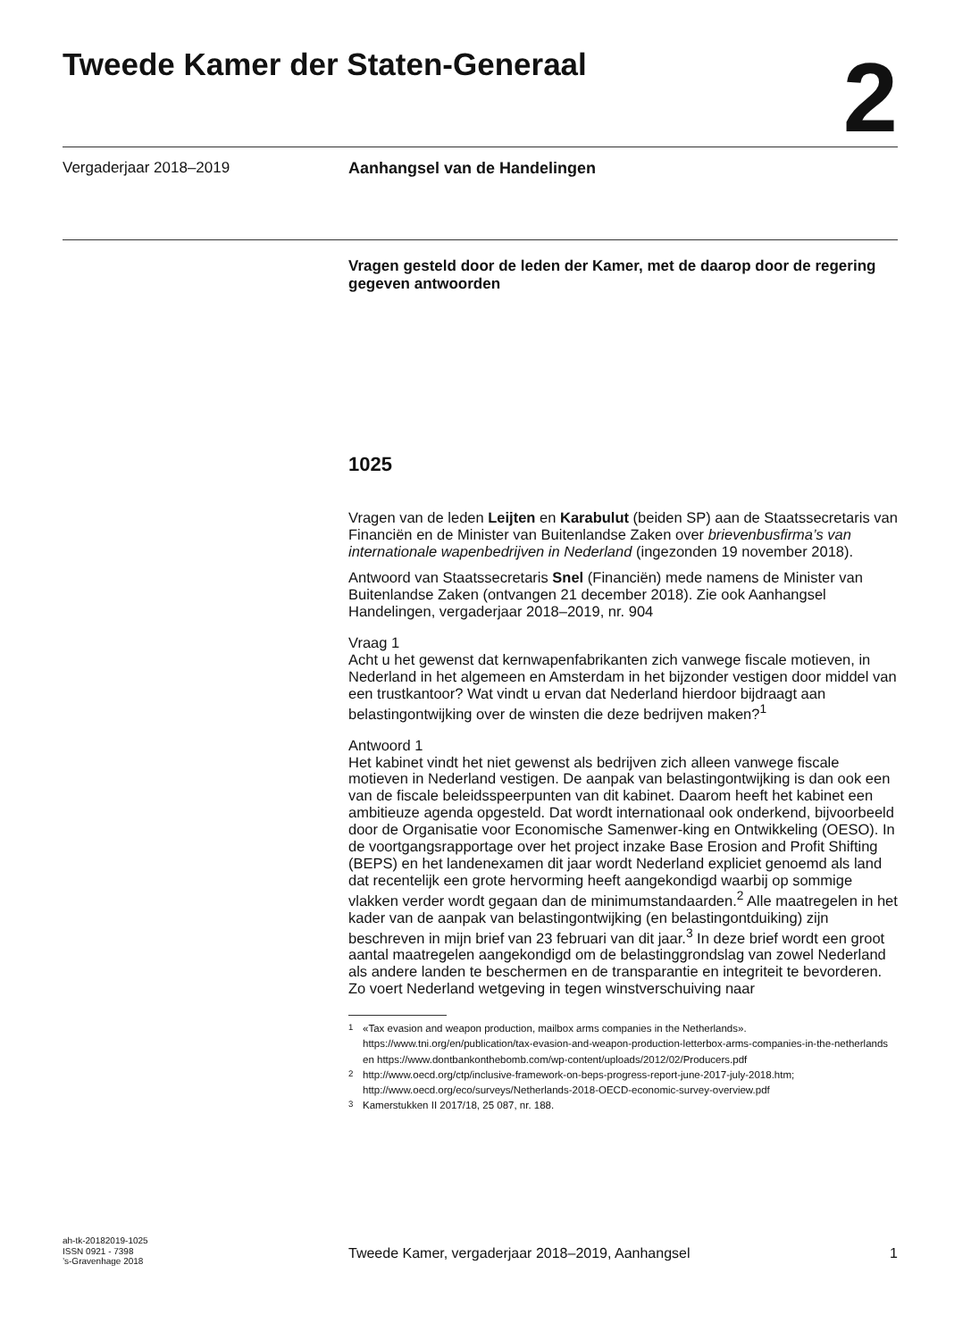Tweede Kamer der Staten-Generaal
2
Vergaderjaar 2018–2019 Aanhangsel van de Handelingen
Vragen gesteld door de leden der Kamer, met de daarop door de regering gegeven antwoorden
1025
Vragen van de leden Leijten en Karabulut (beiden SP) aan de Staatssecretaris van Financiën en de Minister van Buitenlandse Zaken over brievenbusfirma’s van internationale wapenbedrijven in Nederland (ingezonden 19 november 2018).
Antwoord van Staatssecretaris Snel (Financiën) mede namens de Minister van Buitenlandse Zaken (ontvangen 21 december 2018). Zie ook Aanhangsel Handelingen, vergaderjaar 2018–2019, nr. 904
Vraag 1
Acht u het gewenst dat kernwapenfabrikanten zich vanwege fiscale motieven, in Nederland in het algemeen en Amsterdam in het bijzonder vestigen door middel van een trustkantoor? Wat vindt u ervan dat Nederland hierdoor bijdraagt aan belastingontwijking over de winsten die deze bedrijven maken?<sup>1</sup>
Antwoord 1
Het kabinet vindt het niet gewenst als bedrijven zich alleen vanwege fiscale motieven in Nederland vestigen. De aanpak van belastingontwijking is dan ook een van de fiscale beleidsspeerpunten van dit kabinet. Daarom heeft het kabinet een ambitieuze agenda opgesteld. Dat wordt internationaal ook onderkend, bijvoorbeeld door de Organisatie voor Economische Samenwer-king en Ontwikkeling (OESO). In de voortgangsrapportage over het project inzake Base Erosion and Profit Shifting (BEPS) en het landenexamen dit jaar wordt Nederland expliciet genoemd als land dat recentelijk een grote hervorming heeft aangekondigd waarbij op sommige vlakken verder wordt gegaan dan de minimumstandaarden.<sup>2</sup> Alle maatregelen in het kader van de aanpak van belastingontwijking (en belastingontduiking) zijn beschreven in mijn brief van 23 februari van dit jaar.<sup>3</sup> In deze brief wordt een groot aantal maatregelen aangekondigd om de belastinggrondslag van zowel Nederland als andere landen te beschermen en de transparantie en integriteit te bevorderen. Zo voert Nederland wetgeving in tegen winstverschuiving naar
<sup>1</sup> «Tax evasion and weapon production, mailbox arms companies in the Netherlands». https://www.tni.org/en/publication/tax-evasion-and-weapon-production-letterbox-arms-companies-in-the-netherlands en https://www.dontbankonthebomb.com/wp-content/uploads/2012/02/Producers.pdf
<sup>2</sup> http://www.oecd.org/ctp/inclusive-framework-on-beps-progress-report-june-2017-july-2018.htm; http://www.oecd.org/eco/surveys/Netherlands-2018-OECD-economic-survey-overview.pdf
<sup>3</sup> Kamerstukken II 2017/18, 25 087, nr. 188.
ah-tk-20182019-1025
ISSN 0921 - 7398
’s-Gravenhage 2018
Tweede Kamer, vergaderjaar 2018–2019, Aanhangsel 1